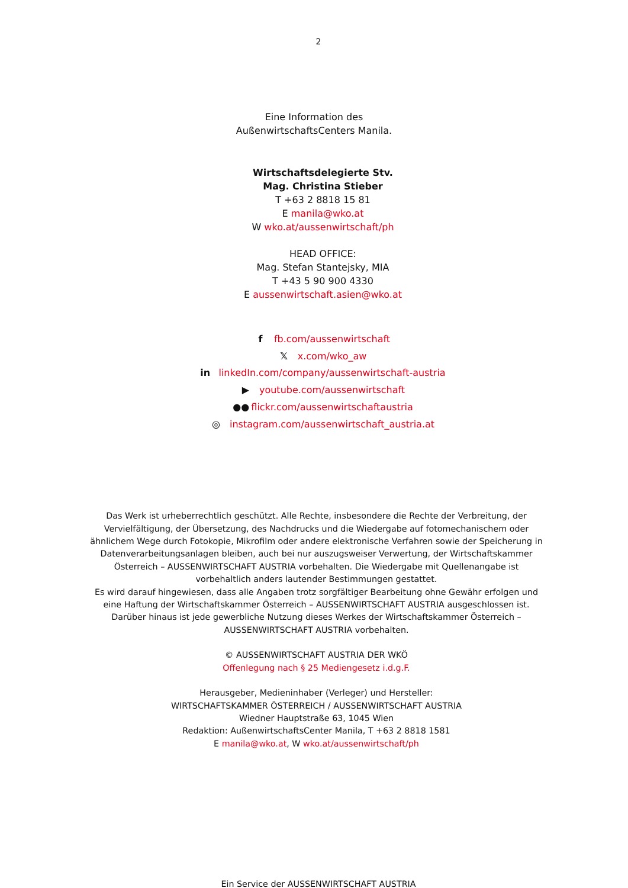2
Eine Information des
AußenwirtschaftsCenters Manila.
Wirtschaftsdelegierte Stv.
Mag. Christina Stieber
T +63 2 8818 15 81
E manila@wko.at
W wko.at/aussenwirtschaft/ph
HEAD OFFICE:
Mag. Stefan Stantejsky, MIA
T +43 5 90 900 4330
E aussenwirtschaft.asien@wko.at
f fb.com/aussenwirtschaft
𝕏 x.com/wko_aw
in linkedIn.com/company/aussenwirtschaft-austria
▶ youtube.com/aussenwirtschaft
●● flickr.com/aussenwirtschaftaustria
◎ instagram.com/aussenwirtschaft_austria.at
Das Werk ist urheberrechtlich geschützt. Alle Rechte, insbesondere die Rechte der Verbreitung, der Vervielfältigung, der Übersetzung, des Nachdrucks und die Wiedergabe auf fotomechanischem oder ähnlichem Wege durch Fotokopie, Mikrofilm oder andere elektronische Verfahren sowie der Speicherung in Datenverarbeitungsanlagen bleiben, auch bei nur auszugsweiser Verwertung, der Wirtschaftskammer Österreich – AUSSENWIRTSCHAFT AUSTRIA vorbehalten. Die Wiedergabe mit Quellenangabe ist vorbehaltlich anders lautender Bestimmungen gestattet.
Es wird darauf hingewiesen, dass alle Angaben trotz sorgfältiger Bearbeitung ohne Gewähr erfolgen und eine Haftung der Wirtschaftskammer Österreich – AUSSENWIRTSCHAFT AUSTRIA ausgeschlossen ist.
Darüber hinaus ist jede gewerbliche Nutzung dieses Werkes der Wirtschaftskammer Österreich – AUSSENWIRTSCHAFT AUSTRIA vorbehalten.
© AUSSENWIRTSCHAFT AUSTRIA DER WKÖ
Offenlegung nach § 25 Mediengesetz i.d.g.F.
Herausgeber, Medieninhaber (Verleger) und Hersteller:
WIRTSCHAFTSKAMMER ÖSTERREICH / AUSSENWIRTSCHAFT AUSTRIA
Wiedner Hauptstraße 63, 1045 Wien
Redaktion: AußenwirtschaftsCenter Manila, T +63 2 8818 1581
E manila@wko.at, W wko.at/aussenwirtschaft/ph
Ein Service der AUSSENWIRTSCHAFT AUSTRIA